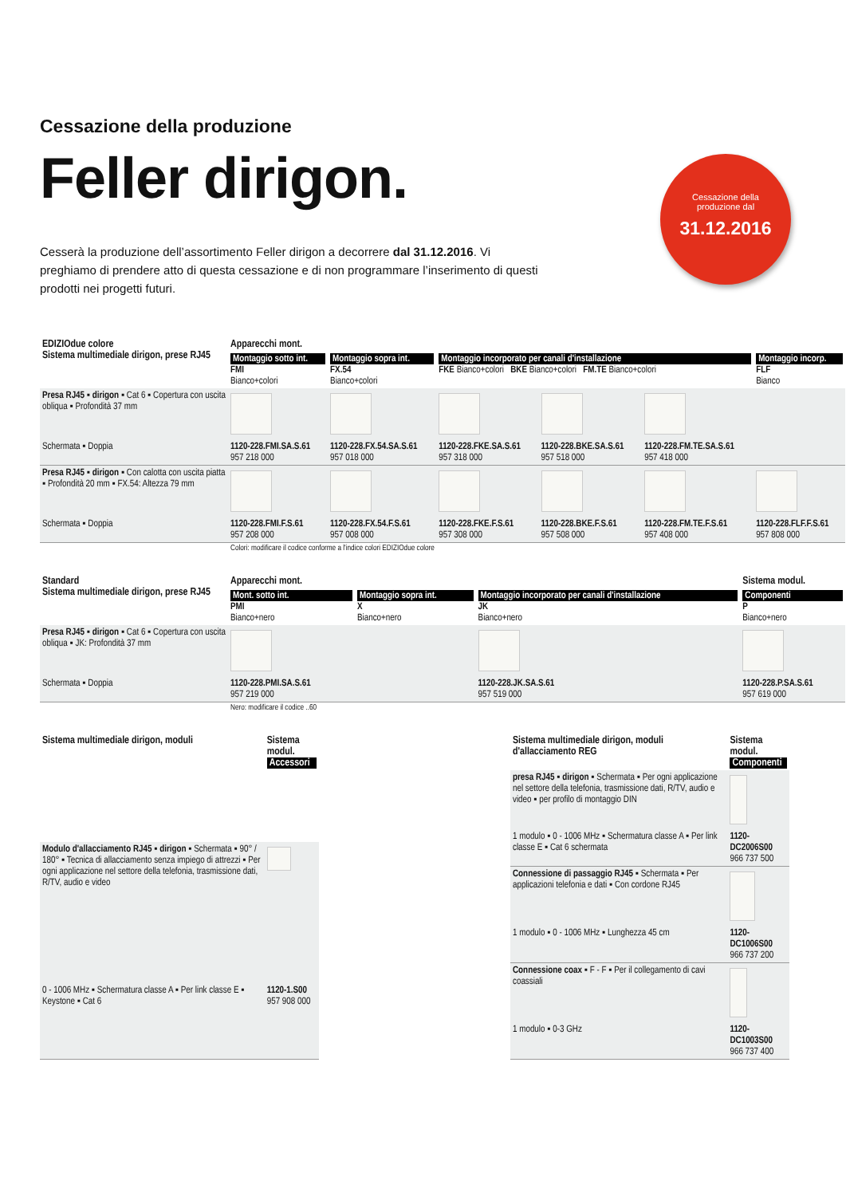Cessazione della produzione
Feller dirigon.
Cesserà la produzione dell’assortimento Feller dirigon a decorrere dal 31.12.2016. Vi preghiamo di prendere atto di questa cessazione e di non programmare l’inserimento di questi prodotti nei progetti futuri.
Cessazione della
produzione dal
31.12.2016
| EDIZIOdue colore Sistema multimediale dirigon, prese RJ45 | Apparecchi mont. | | | | | |
| --- | --- | --- | --- | --- | --- | --- |
| | Montaggio sotto int. FMI Bianco+colori | Montaggio sopra int. FX.54 Bianco+colori | Montaggio incorporato per canali d'installazione FKE Bianco+colori BKE Bianco+colori FM.TE Bianco+colori | | | Montaggio incorp. FLF Bianco |
| Presa RJ45 ▪ dirigon ▪ Cat 6 ▪ Copertura con uscita obliqua ▪ Profondità 37 mm | | | | | | |
| Schermata ▪ Doppia | 1120-228.FMI.SA.S.61 957 218 000 | 1120-228.FX.54.SA.S.61 957 018 000 | 1120-228.FKE.SA.S.61 957 318 000 | 1120-228.BKE.SA.S.61 957 518 000 | 1120-228.FM.TE.SA.S.61 957 418 000 | |
| Presa RJ45 ▪ dirigon ▪ Con calotta con uscita piatta ▪ Profondità 20 mm ▪ FX.54: Altezza 79 mm | | | | | | |
| Schermata ▪ Doppia | 1120-228.FMI.F.S.61 957 208 000 | 1120-228.FX.54.F.S.61 957 008 000 | 1120-228.FKE.F.S.61 957 308 000 | 1120-228.BKE.F.S.61 957 508 000 | 1120-228.FM.TE.F.S.61 957 408 000 | 1120-228.FLF.F.S.61 957 808 000 |
| | Colori: modificare il codice conforme a l'indice colori EDIZIOdue colore | | | | | |
| Standard Sistema multimediale dirigon, prese RJ45 | Apparecchi mont. | | | Sistema modul. |
| --- | --- | --- | --- | --- |
| | Mont. sotto int. PMI Bianco+nero | Montaggio sopra int. X Bianco+nero | Montaggio incorporato per canali d'installazione JK Bianco+nero | Componenti P Bianco+nero |
| Presa RJ45 ▪ dirigon ▪ Cat 6 ▪ Copertura con uscita obliqua ▪ JK: Profondità 37 mm | | | | |
| Schermata ▪ Doppia | 1120-228.PMI.SA.S.61 957 219 000 | | 1120-228.JK.SA.S.61 957 519 000 | 1120-228.P.SA.S.61 957 619 000 |
| | Nero: modificare il codice ..60 | | | |
| Sistema multimediale dirigon, moduli | Sistema modul. Accessori |
| --- | --- |
| Modulo d'allacciamento RJ45 ▪ dirigon ▪ Schermata ▪ 90° / 180° ▪ Tecnica di allacciamento senza impiego di attrezzi ▪ Per ogni applicazione nel settore della telefonia, trasmissione dati, R/TV, audio e video | |
| 0 - 1006 MHz ▪ Schermatura classe A ▪ Per link classe E ▪ Keystone ▪ Cat 6 | 1120-1.S00 957 908 000 |
| Sistema multimediale dirigon, moduli d'allacciamento REG | Sistema modul. Componenti |
| --- | --- |
| presa RJ45 ▪ dirigon ▪ Schermata ▪ Per ogni applicazione nel settore della telefonia, trasmissione dati, R/TV, audio e video ▪ per profilo di montaggio DIN | |
| 1 modulo ▪ 0 - 1006 MHz ▪ Schermatura classe A ▪ Per link classe E ▪ Cat 6 schermata | 1120-DC2006S00 966 737 500 |
| Connessione di passaggio RJ45 ▪ Schermata ▪ Per applicazioni telefonia e dati ▪ Con cordone RJ45 | |
| 1 modulo ▪ 0 - 1006 MHz ▪ Lunghezza 45 cm | 1120-DC1006S00 966 737 200 |
| Connessione coax ▪ F - F ▪ Per il collegamento di cavi coassiali | |
| 1 modulo ▪ 0-3 GHz | 1120-DC1003S00 966 737 400 |